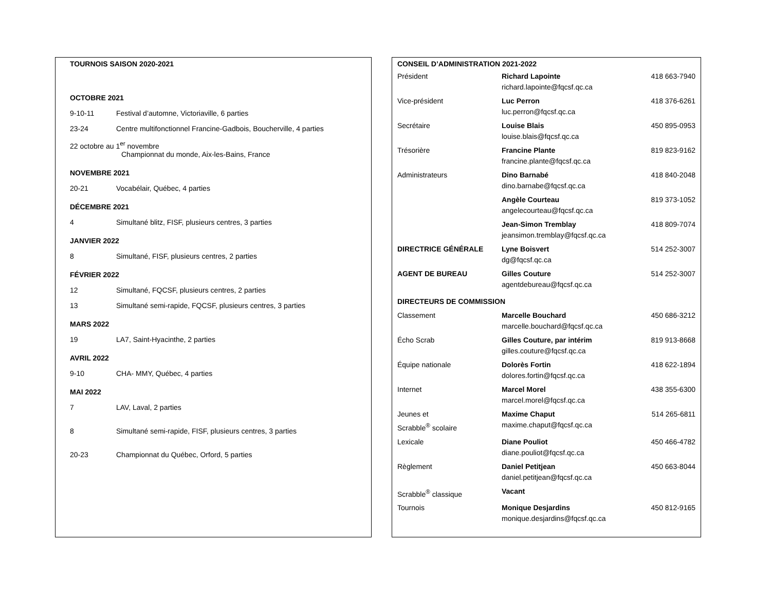TOURNOIS SAISON 2020-2021
OCTOBRE 2021
9-10-11 Festival d’automne, Victoriaville, 6 parties
23-24 Centre multifonctionnel Francine-Gadbois, Boucherville, 4 parties
22 octobre au 1<sup>er</sup> novembre
Championnat du monde, Aix-les-Bains, France
NOVEMBRE 2021
20-21 Vocabélair, Québec, 4 parties
DÉCEMBRE 2021
4 Simultané blitz, FISF, plusieurs centres, 3 parties
JANVIER 2022
8 Simultané, FISF, plusieurs centres, 2 parties
FÉVRIER 2022
12 Simultané, FQCSF, plusieurs centres, 2 parties
13 Simultané semi-rapide, FQCSF, plusieurs centres, 3 parties
MARS 2022
19 LA7, Saint-Hyacinthe, 2 parties
AVRIL 2022
9-10 CHA- MMY, Québec, 4 parties
MAI 2022
7 LAV, Laval, 2 parties
8 Simultané semi-rapide, FISF, plusieurs centres, 3 parties
20-23 Championnat du Québec, Orford, 5 parties
CONSEIL D’ADMINISTRATION 2021-2022
| Président | Richard Lapointe richard.lapointe@fqcsf.qc.ca | 418 663-7940 |
| Vice-président | Luc Perron luc.perron@fqcsf.qc.ca | 418 376-6261 |
| Secrétaire | Louise Blais louise.blais@fqcsf.qc.ca | 450 895-0953 |
| Trésorière | Francine Plante francine.plante@fqcsf.qc.ca | 819 823-9162 |
| Administrateurs | Dino Barnabé dino.barnabe@fqcsf.qc.ca | 418 840-2048 |
| | Angèle Courteau angelecourteau@fqcsf.qc.ca | 819 373-1052 |
| | Jean-Simon Tremblay jeansimon.tremblay@fqcsf.qc.ca | 418 809-7074 |
| DIRECTRICE GÉNÉRALE | Lyne Boisvert dg@fqcsf.qc.ca | 514 252-3007 |
| AGENT DE BUREAU | Gilles Couture agentdebureau@fqcsf.qc.ca | 514 252-3007 |
| DIRECTEURS DE COMMISSION | | |
| Classement | Marcelle Bouchard marcelle.bouchard@fqcsf.qc.ca | 450 686-3212 |
| Écho Scrab | Gilles Couture, par intérim gilles.couture@fqcsf.qc.ca | 819 913-8668 |
| Équipe nationale | Dolorès Fortin dolores.fortin@fqcsf.qc.ca | 418 622-1894 |
| Internet | Marcel Morel marcel.morel@fqcsf.qc.ca | 438 355-6300 |
| Jeunes et Scrabble<sup>®</sup> scolaire | Maxime Chaput maxime.chaput@fqcsf.qc.ca | 514 265-6811 |
| Lexicale | Diane Pouliot diane.pouliot@fqcsf.qc.ca | 450 466-4782 |
| Règlement | Daniel Petitjean daniel.petitjean@fqcsf.qc.ca | 450 663-8044 |
| Scrabble<sup>®</sup> classique | Vacant | |
| Tournois | Monique Desjardins monique.desjardins@fqcsf.qc.ca | 450 812-9165 |